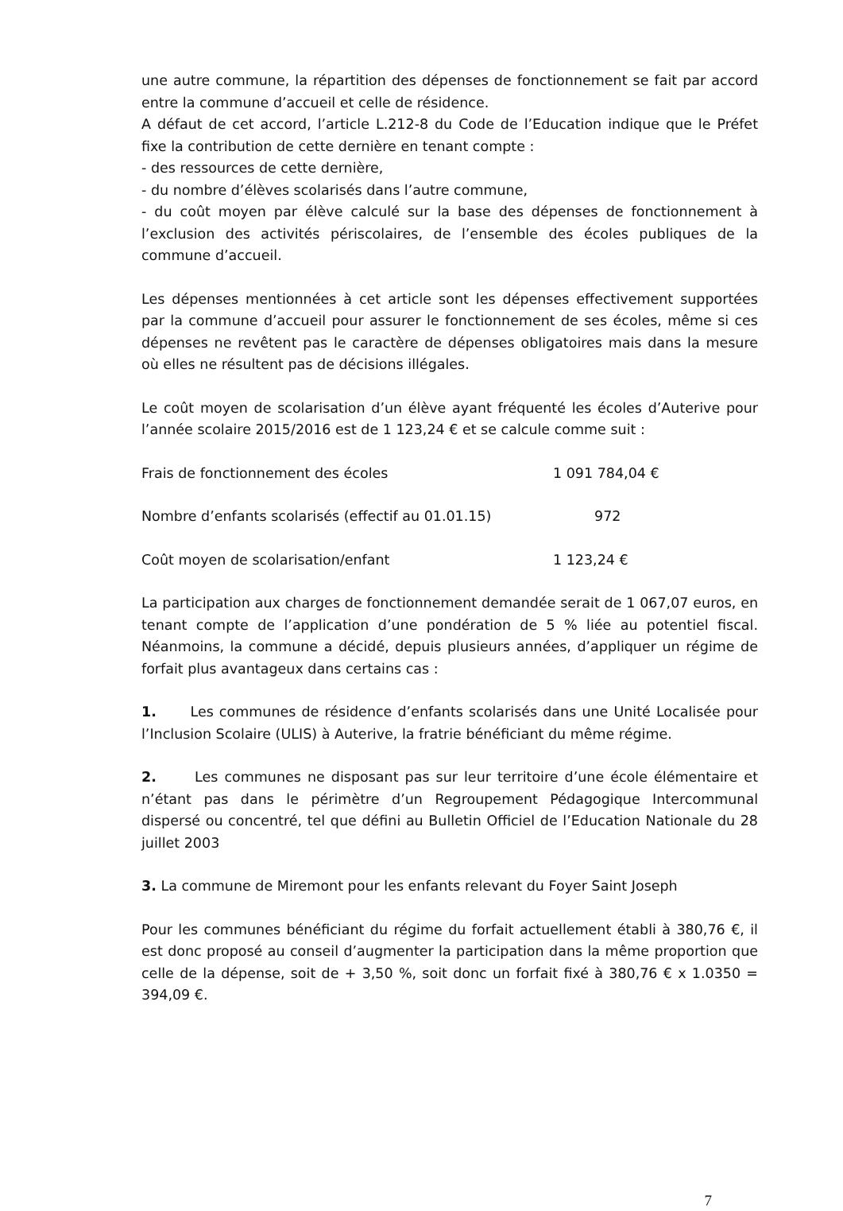une autre commune, la répartition des dépenses de fonctionnement se fait par accord entre la commune d’accueil et celle de résidence.
A défaut de cet accord, l’article L.212-8 du Code de l’Education indique que le Préfet fixe la contribution de cette dernière en tenant compte :
- des ressources de cette dernière,
- du nombre d’élèves scolarisés dans l’autre commune,
- du coût moyen par élève calculé sur la base des dépenses de fonctionnement à l’exclusion des activités périscolaires, de l’ensemble des écoles publiques de la commune d’accueil.
Les dépenses mentionnées à cet article sont les dépenses effectivement supportées par la commune d’accueil pour assurer le fonctionnement de ses écoles, même si ces dépenses ne revêtent pas le caractère de dépenses obligatoires mais dans la mesure où elles ne résultent pas de décisions illégales.
Le coût moyen de scolarisation d’un élève ayant fréquenté les écoles d’Auterive pour l’année scolaire 2015/2016 est de 1 123,24 € et se calcule comme suit :
Frais de fonctionnement des écoles 1 091 784,04 €
Nombre d’enfants scolarisés (effectif au 01.01.15) 972
Coût moyen de scolarisation/enfant 1 123,24 €
La participation aux charges de fonctionnement demandée serait de 1 067,07 euros, en tenant compte de l’application d’une pondération de 5 % liée au potentiel fiscal. Néanmoins, la commune a décidé, depuis plusieurs années, d’appliquer un régime de forfait plus avantageux dans certains cas :
1. Les communes de résidence d’enfants scolarisés dans une Unité Localisée pour l’Inclusion Scolaire (ULIS) à Auterive, la fratrie bénéficiant du même régime.
2. Les communes ne disposant pas sur leur territoire d’une école élémentaire et n’étant pas dans le périmètre d’un Regroupement Pédagogique Intercommunal dispersé ou concentré, tel que défini au Bulletin Officiel de l’Education Nationale du 28 juillet 2003
3. La commune de Miremont pour les enfants relevant du Foyer Saint Joseph
Pour les communes bénéficiant du régime du forfait actuellement établi à 380,76 €, il est donc proposé au conseil d’augmenter la participation dans la même proportion que celle de la dépense, soit de + 3,50 %, soit donc un forfait fixé à 380,76 € x 1.0350 = 394,09 €.
7